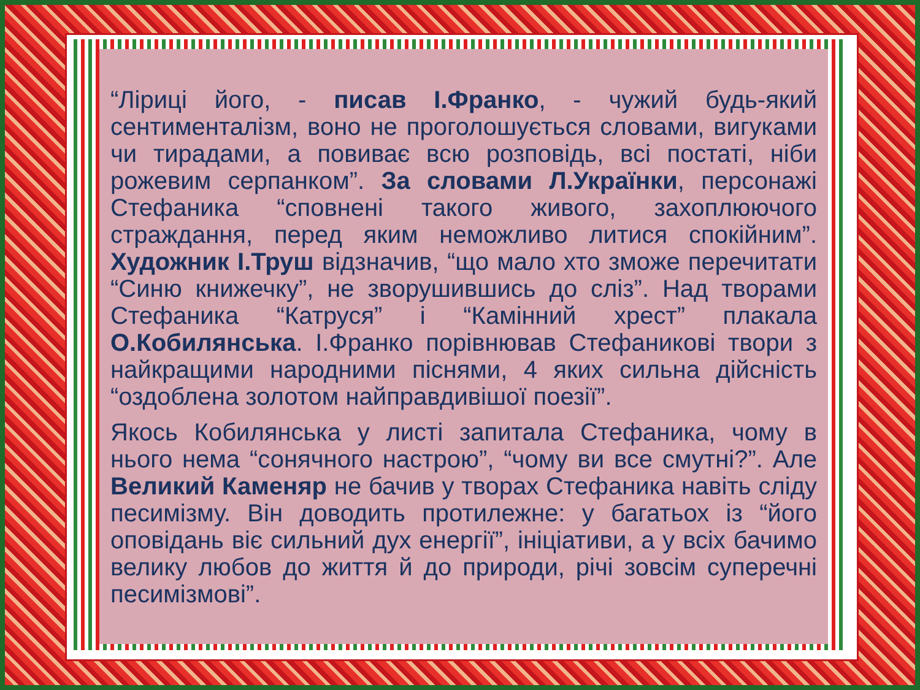“Ліриці його, - писав І.Франко, - чужий будь-який сентименталізм, воно не проголошується словами, вигуками чи тирадами, а повиває всю розповідь, всі постаті, ніби рожевим серпанком”. За словами Л.Українки, персонажі Стефаника “сповнені такого живого, захоплюючого страждання, перед яким неможливо литися спокійним”. Художник І.Труш відзначив, “що мало хто зможе перечитати “Синю книжечку”, не зворушившись до сліз”. Над творами Стефаника “Катруся” і “Камінний хрест” плакала О.Кобилянська. І.Франко порівнював Стефаникові твори з найкращими народними піснями, 4 яких сильна дійсність “оздоблена золотом найправдивішої поезії”.
Якось Кобилянська у листі запитала Стефаника, чому в нього нема “сонячного настрою”, “чому ви все смутні?”. Але Великий Каменяр не бачив у творах Стефаника навіть сліду песимізму. Він доводить протилежне: у багатьох із “його оповідань віє сильний дух енергії”, ініціативи, а у всіх бачимо велику любов до життя й до природи, річі зовсім суперечні песимізмові”.